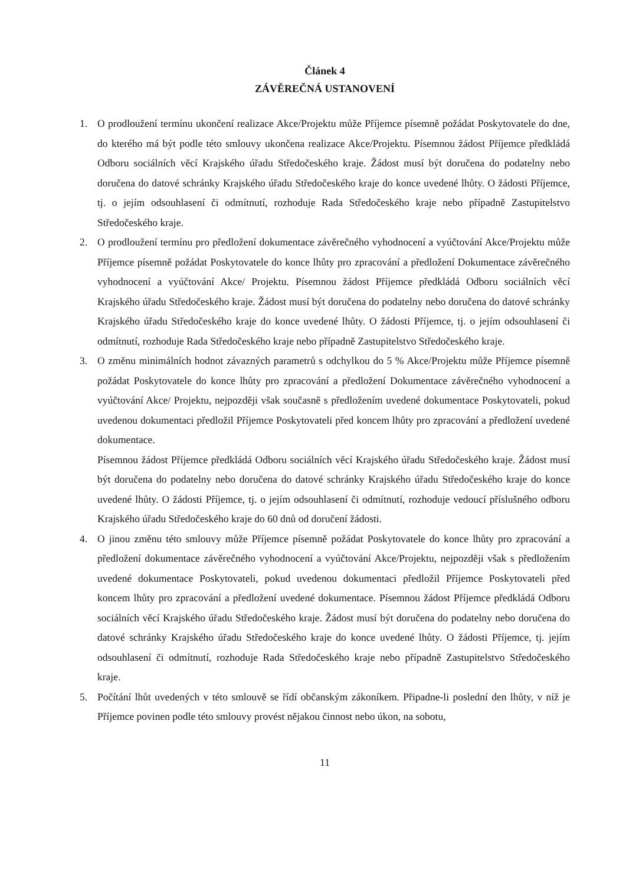Článek 4
ZÁVĚREČNÁ USTANOVENÍ
1. O prodloužení termínu ukončení realizace Akce/Projektu může Příjemce písemně požádat Poskytovatele do dne, do kterého má být podle této smlouvy ukončena realizace Akce/Projektu. Písemnou žádost Příjemce předkládá Odboru sociálních věcí Krajského úřadu Středočeského kraje. Žádost musí být doručena do podatelny nebo doručena do datové schránky Krajského úřadu Středočeského kraje do konce uvedené lhůty. O žádosti Příjemce, tj. o jejím odsouhlasení či odmítnutí, rozhoduje Rada Středočeského kraje nebo případně Zastupitelstvo Středočeského kraje.
2. O prodloužení termínu pro předložení dokumentace závěrečného vyhodnocení a vyúčtování Akce/Projektu může Příjemce písemně požádat Poskytovatele do konce lhůty pro zpracování a předložení Dokumentace závěrečného vyhodnocení a vyúčtování Akce/ Projektu. Písemnou žádost Příjemce předkládá Odboru sociálních věcí Krajského úřadu Středočeského kraje. Žádost musí být doručena do podatelny nebo doručena do datové schránky Krajského úřadu Středočeského kraje do konce uvedené lhůty. O žádosti Příjemce, tj. o jejím odsouhlasení či odmítnutí, rozhoduje Rada Středočeského kraje nebo případně Zastupitelstvo Středočeského kraje.
3. O změnu minimálních hodnot závazných parametrů s odchylkou do 5 % Akce/Projektu může Příjemce písemně požádat Poskytovatele do konce lhůty pro zpracování a předložení Dokumentace závěrečného vyhodnocení a vyúčtování Akce/ Projektu, nejpozději však současně s předložením uvedené dokumentace Poskytovateli, pokud uvedenou dokumentaci předložil Příjemce Poskytovateli před koncem lhůty pro zpracování a předložení uvedené dokumentace.
Písemnou žádost Příjemce předkládá Odboru sociálních věcí Krajského úřadu Středočeského kraje. Žádost musí být doručena do podatelny nebo doručena do datové schránky Krajského úřadu Středočeského kraje do konce uvedené lhůty. O žádosti Příjemce, tj. o jejím odsouhlasení či odmítnutí, rozhoduje vedoucí příslušného odboru Krajského úřadu Středočeského kraje do 60 dnů od doručení žádosti.
4. O jinou změnu této smlouvy může Příjemce písemně požádat Poskytovatele do konce lhůty pro zpracování a předložení dokumentace závěrečného vyhodnocení a vyúčtování Akce/Projektu, nejpozději však s předložením uvedené dokumentace Poskytovateli, pokud uvedenou dokumentaci předložil Příjemce Poskytovateli před koncem lhůty pro zpracování a předložení uvedené dokumentace. Písemnou žádost Příjemce předkládá Odboru sociálních věcí Krajského úřadu Středočeského kraje. Žádost musí být doručena do podatelny nebo doručena do datové schránky Krajského úřadu Středočeského kraje do konce uvedené lhůty. O žádosti Příjemce, tj. jejím odsouhlasení či odmítnutí, rozhoduje Rada Středočeského kraje nebo případně Zastupitelstvo Středočeského kraje.
5. Počítání lhůt uvedených v této smlouvě se řídí občanským zákoníkem. Připadne-li poslední den lhůty, v níž je Příjemce povinen podle této smlouvy provést nějakou činnost nebo úkon, na sobotu,
11